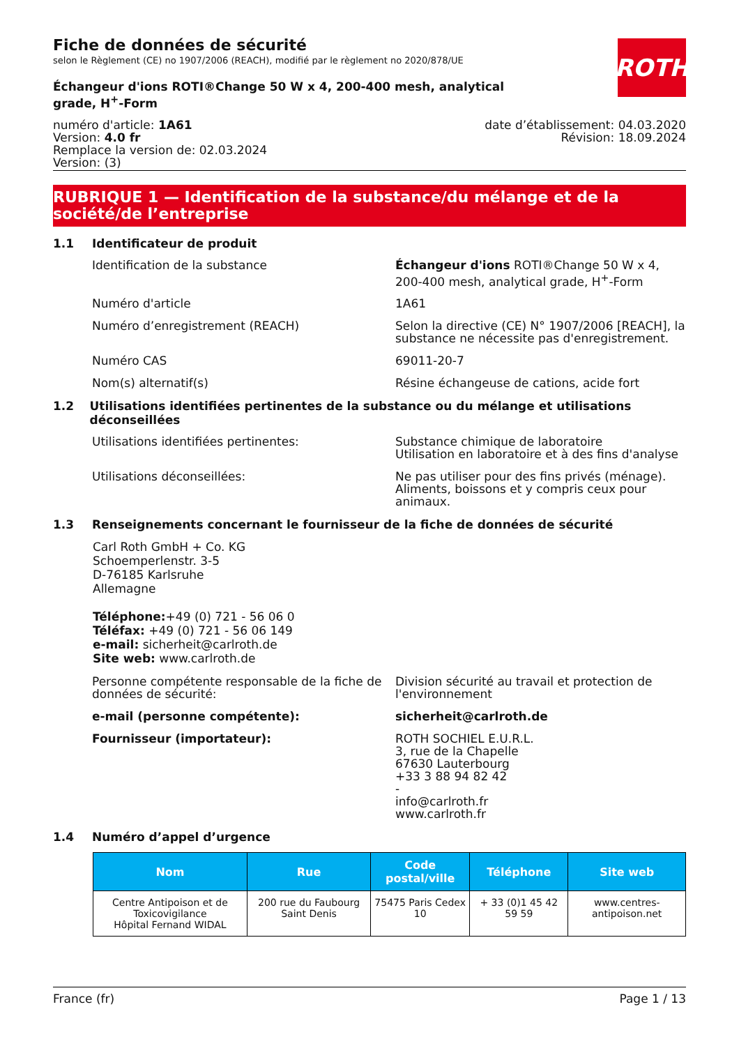ROTH
Fiche de données de sécurité
selon le Règlement (CE) no 1907/2006 (REACH), modifié par le règlement no 2020/878/UE
Échangeur d'ions ROTI®Change 50 W x 4, 200-400 mesh, analytical grade, H<sup>+</sup>-Form
numéro d'article: 1A61
Version: 4.0 fr
Remplace la version de: 02.03.2024
Version: (3)
date d’établissement: 04.03.2020
Révision: 18.09.2024
RUBRIQUE 1 — Identification de la substance/du mélange et de la société/de l’entreprise
1.1 Identificateur de produit
Identification de la substance Échangeur d'ions ROTI®Change 50 W x 4, 200-400 mesh, analytical grade, H<sup>+</sup>-Form
Numéro d'article 1A61
Numéro d’enregistrement (REACH) Selon la directive (CE) N° 1907/2006 [REACH], la substance ne nécessite pas d'enregistrement.
Numéro CAS 69011-20-7
Nom(s) alternatif(s) Résine échangeuse de cations, acide fort
1.2 Utilisations identifiées pertinentes de la substance ou du mélange et utilisations déconseillées
Utilisations identifiées pertinentes: Substance chimique de laboratoire
Utilisation en laboratoire et à des fins d'analyse
Utilisations déconseillées: Ne pas utiliser pour des fins privés (ménage). Aliments, boissons et y compris ceux pour animaux.
1.3 Renseignements concernant le fournisseur de la fiche de données de sécurité
Carl Roth GmbH + Co. KG
Schoemperlenstr. 3-5
D-76185 Karlsruhe
Allemagne
Téléphone:+49 (0) 721 - 56 06 0
Téléfax: +49 (0) 721 - 56 06 149
e-mail: sicherheit@carlroth.de
Site web: www.carlroth.de
Personne compétente responsable de la fiche de données de sécurité:
Division sécurité au travail et protection de l'environnement
e-mail (personne compétente): sicherheit@carlroth.de
Fournisseur (importateur): ROTH SOCHIEL E.U.R.L.
3, rue de la Chapelle
67630 Lauterbourg
+33 3 88 94 82 42
-
info@carlroth.fr
www.carlroth.fr
1.4 Numéro d’appel d’urgence
| Nom | Rue | Code postal/ville | Téléphone | Site web |
| --- | --- | --- | --- | --- |
| Centre Antipoison et de Toxicovigilance Hôpital Fernand WIDAL | 200 rue du Faubourg Saint Denis | 75475 Paris Cedex 10 | + 33 (0)1 45 42 59 59 | www.centres-antipoison.net |
France (fr) Page 1 / 13